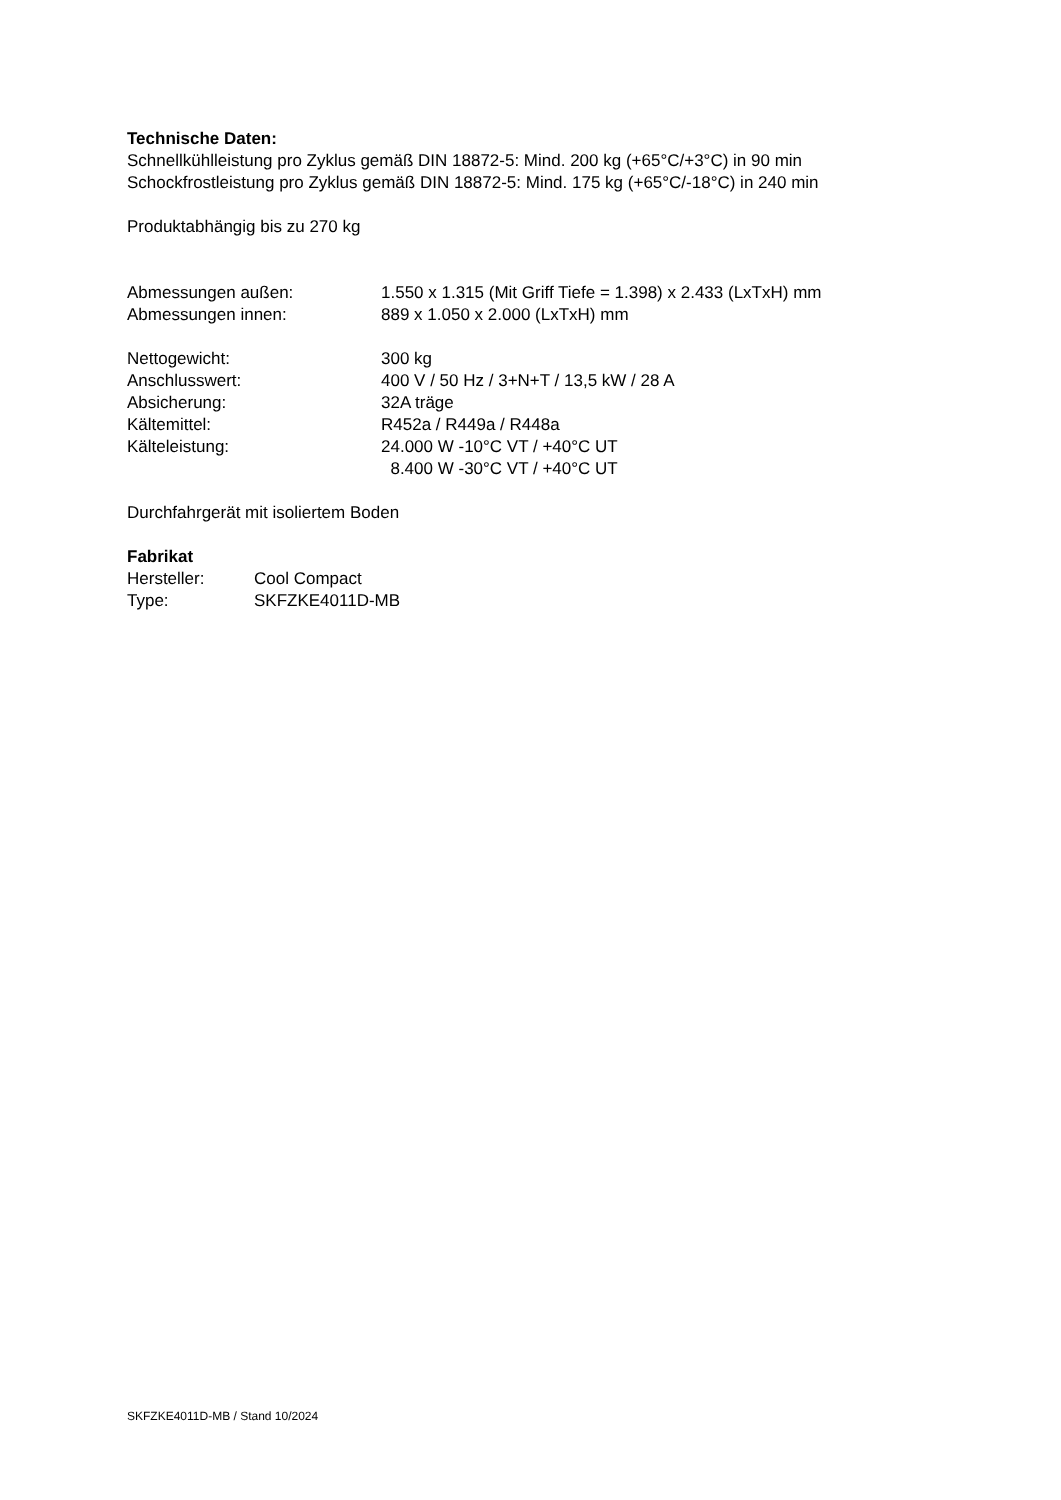Technische Daten:
Schnellkühlleistung pro Zyklus gemäß DIN 18872-5: Mind. 200 kg (+65°C/+3°C) in 90 min
Schockfrostleistung pro Zyklus gemäß DIN 18872-5: Mind. 175 kg (+65°C/-18°C) in 240 min
Produktabhängig bis zu 270 kg
| Abmessungen außen: | 1.550 x 1.315 (Mit Griff Tiefe = 1.398) x 2.433 (LxTxH) mm |
| Abmessungen innen: | 889 x 1.050 x 2.000 (LxTxH) mm |
| Nettogewicht: | 300 kg |
| Anschlusswert: | 400 V / 50 Hz / 3+N+T / 13,5 kW / 28 A |
| Absicherung: | 32A träge |
| Kältemittel: | R452a / R449a / R448a |
| Kälteleistung: | 24.000 W -10°C VT / +40°C UT 8.400 W -30°C VT / +40°C UT |
Durchfahrgerät mit isoliertem Boden
Fabrikat
| Hersteller: | Cool Compact |
| Type: | SKFZKE4011D-MB |
SKFZKE4011D-MB / Stand 10/2024